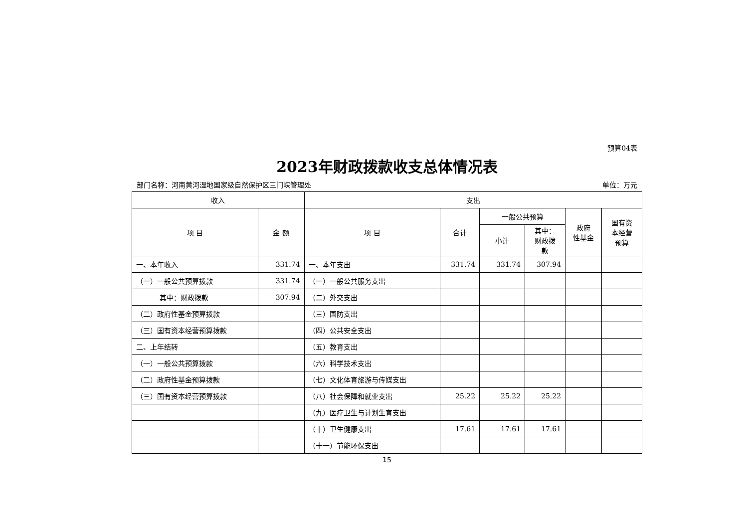预算04表
2023年财政拨款收支总体情况表
部门名称：河南黄河湿地国家级自然保护区三门峡管理处 单位：万元
| 收入 | | 支出 | | | | | |
| --- | --- | --- | --- | --- | --- | --- | --- |
| 项 目 | 金 额 | 项 目 | 合计 | 一般公共预算 | | 政府 性基金 | 国有资 本经营 预算 |
| | | | | 小计 | 其中： 财政拨 款 | | |
| 一、本年收入 | 331.74 | 一、本年支出 | 331.74 | 331.74 | 307.94 | | |
| （一）一般公共预算拨款 | 331.74 | （一）一般公共服务支出 | | | | | |
| 其中：财政拨款 | 307.94 | （二）外交支出 | | | | | |
| （二）政府性基金预算拨款 | | （三）国防支出 | | | | | |
| （三）国有资本经营预算拨款 | | （四）公共安全支出 | | | | | |
| 二、上年结转 | | （五）教育支出 | | | | | |
| （一）一般公共预算拨款 | | （六）科学技术支出 | | | | | |
| （二）政府性基金预算拨款 | | （七）文化体育旅游与传媒支出 | | | | | |
| （三）国有资本经营预算拨款 | | （八）社会保障和就业支出 | 25.22 | 25.22 | 25.22 | | |
| | | （九）医疗卫生与计划生育支出 | | | | | |
| | | （十）卫生健康支出 | 17.61 | 17.61 | 17.61 | | |
| | | （十一）节能环保支出 | | | | | |
15